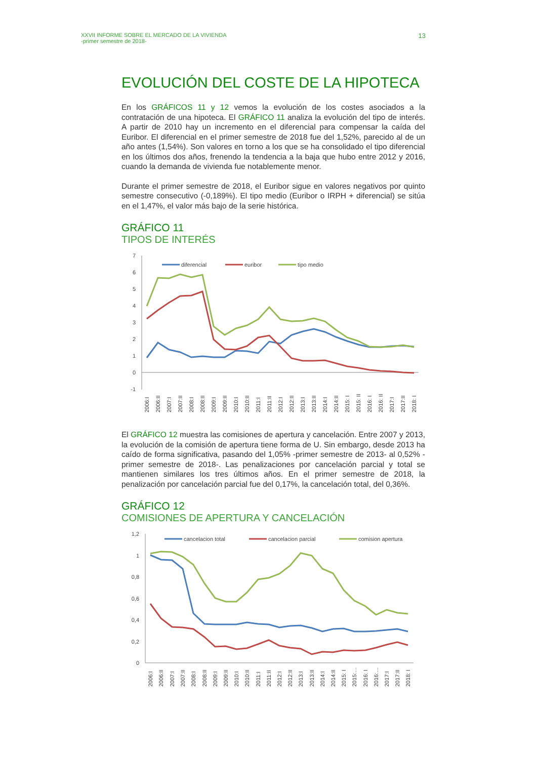XXVII INFORME SOBRE EL MERCADO DE LA VIVIENDA
-primer semestre de 2018-
13
EVOLUCIÓN DEL COSTE DE LA HIPOTECA
En los GRÁFICOS 11 y 12 vemos la evolución de los costes asociados a la contratación de una hipoteca. El GRÁFICO 11 analiza la evolución del tipo de interés. A partir de 2010 hay un incremento en el diferencial para compensar la caída del Euribor. El diferencial en el primer semestre de 2018 fue del 1,52%, parecido al de un año antes (1,54%). Son valores en torno a los que se ha consolidado el tipo diferencial en los últimos dos años, frenendo la tendencia a la baja que hubo entre 2012 y 2016, cuando la demanda de vivienda fue notablemente menor.
Durante el primer semestre de 2018, el Euribor sigue en valores negativos por quinto semestre consecutivo (-0,189%). El tipo medio (Euribor o IRPH + diferencial) se sitúa en el 1,47%, el valor más bajo de la serie histórica.
GRÁFICO 11
TIPOS DE INTERÉS
7
6
5
4
3
2
1
0
-1
diferencial
euribor
tipo medio
2006:I
2006:II
2007:I
2007:II
2008:I
2008:II
2009:I
2009:II
2010:I
2010:II
2011:I
2011:II
2012:I
2012:II
2013:I
2013:II
2014:I
2014:II
2015: I
2015: II
2016: I
2016: II
2017:I
2017:II
2018: I
El GRÁFICO 12 muestra las comisiones de apertura y cancelación. Entre 2007 y 2013, la evolución de la comisión de apertura tiene forma de U. Sin embargo, desde 2013 ha caído de forma significativa, pasando del 1,05% -primer semestre de 2013- al 0,52% -primer semestre de 2018-. Las penalizaciones por cancelación parcial y total se mantienen similares los tres últimos años. En el primer semestre de 2018, la penalización por cancelación parcial fue del 0,17%, la cancelación total, del 0,36%.
GRÁFICO 12
COMISIONES DE APERTURA Y CANCELACIÓN
1,2
1
0,8
0,6
0,4
0,2
0
cancelacion total
cancelacion parcial
comision apertura
2006:I
2006:II
2007:I
2007:II
2008:I
2008:II
2009:I
2009:II
2010:I
2010:II
2011:I
2011:II
2012:I
2012:II
2013:I
2013:II
2014:I
2014:II
2015: I
2015:…
2016: I
2016:…
2017:I
2017:II
2018: I